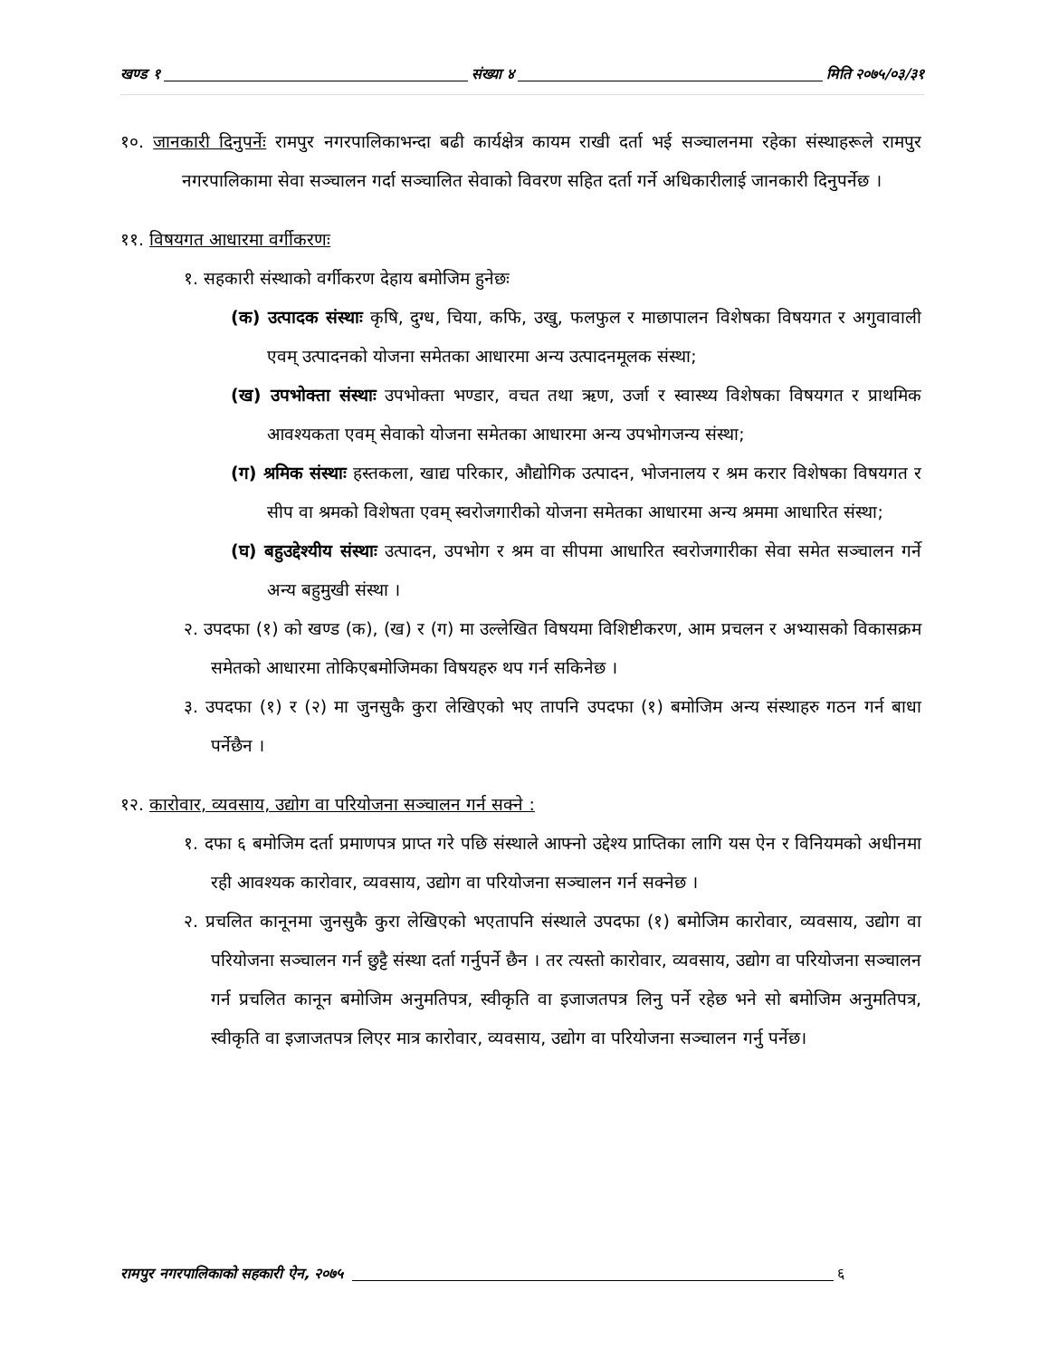खण्ड १ संख्या ४ मिति २०७५/०३/३१
१०. जानकारी दिनुपर्नेः रामपुर नगरपालिकाभन्दा बढी कार्यक्षेत्र कायम राखी दर्ता भई सञ्चालनमा रहेका संस्थाहरूले रामपुर नगरपालिकामा सेवा सञ्चालन गर्दा सञ्चालित सेवाको विवरण सहित दर्ता गर्ने अधिकारीलाई जानकारी दिनुपर्नेछ ।
११. विषयगत आधारमा वर्गीकरणः
१. सहकारी संस्थाको वर्गीकरण देहाय बमोजिम हुनेछः
(क) उत्पादक संस्थाः कृषि, दुग्ध, चिया, कफि, उखु, फलफुल र माछापालन विशेषका विषयगत र अगुवावाली एवम् उत्पादनको योजना समेतका आधारमा अन्य उत्पादनमूलक संस्था;
(ख) उपभोक्ता संस्थाः उपभोक्ता भण्डार, वचत तथा ऋण, उर्जा र स्वास्थ्य विशेषका विषयगत र प्राथमिक आवश्यकता एवम् सेवाको योजना समेतका आधारमा अन्य उपभोगजन्य संस्था;
(ग) श्रमिक संस्थाः हस्तकला, खाद्य परिकार, औद्योगिक उत्पादन, भोजनालय र श्रम करार विशेषका विषयगत र सीप वा श्रमको विशेषता एवम् स्वरोजगारीको योजना समेतका आधारमा अन्य श्रममा आधारित संस्था;
(घ) बहुउद्देश्यीय संस्थाः उत्पादन, उपभोग र श्रम वा सीपमा आधारित स्वरोजगारीका सेवा समेत सञ्चालन गर्ने अन्य बहुमुखी संस्था ।
२. उपदफा (१) को खण्ड (क), (ख) र (ग) मा उल्लेखित विषयमा विशिष्टीकरण, आम प्रचलन र अभ्यासको विकासक्रम समेतको आधारमा तोकिएबमोजिमका विषयहरु थप गर्न सकिनेछ ।
३. उपदफा (१) र (२) मा जुनसुकै कुरा लेखिएको भए तापनि उपदफा (१) बमोजिम अन्य संस्थाहरु गठन गर्न बाधा पर्नेछैन ।
१२. कारोवार, व्यवसाय, उद्योग वा परियोजना सञ्चालन गर्न सक्ने :
१. दफा ६ बमोजिम दर्ता प्रमाणपत्र प्राप्त गरे पछि संस्थाले आफ्नो उद्देश्य प्राप्तिका लागि यस ऐन र विनियमको अधीनमा रही आवश्यक कारोवार, व्यवसाय, उद्योग वा परियोजना सञ्चालन गर्न सक्नेछ ।
२. प्रचलित कानूनमा जुनसुकै कुरा लेखिएको भएतापनि संस्थाले उपदफा (१) बमोजिम कारोवार, व्यवसाय, उद्योग वा परियोजना सञ्चालन गर्न छुट्टै संस्था दर्ता गर्नुपर्ने छैन । तर त्यस्तो कारोवार, व्यवसाय, उद्योग वा परियोजना सञ्चालन गर्न प्रचलित कानून बमोजिम अनुमतिपत्र, स्वीकृति वा इजाजतपत्र लिनु पर्ने रहेछ भने सो बमोजिम अनुमतिपत्र, स्वीकृति वा इजाजतपत्र लिएर मात्र कारोवार, व्यवसाय, उद्योग वा परियोजना सञ्चालन गर्नु पर्नेछ।
रामपुर नगरपालिकाको सहकारी ऐन, २०७५ ६